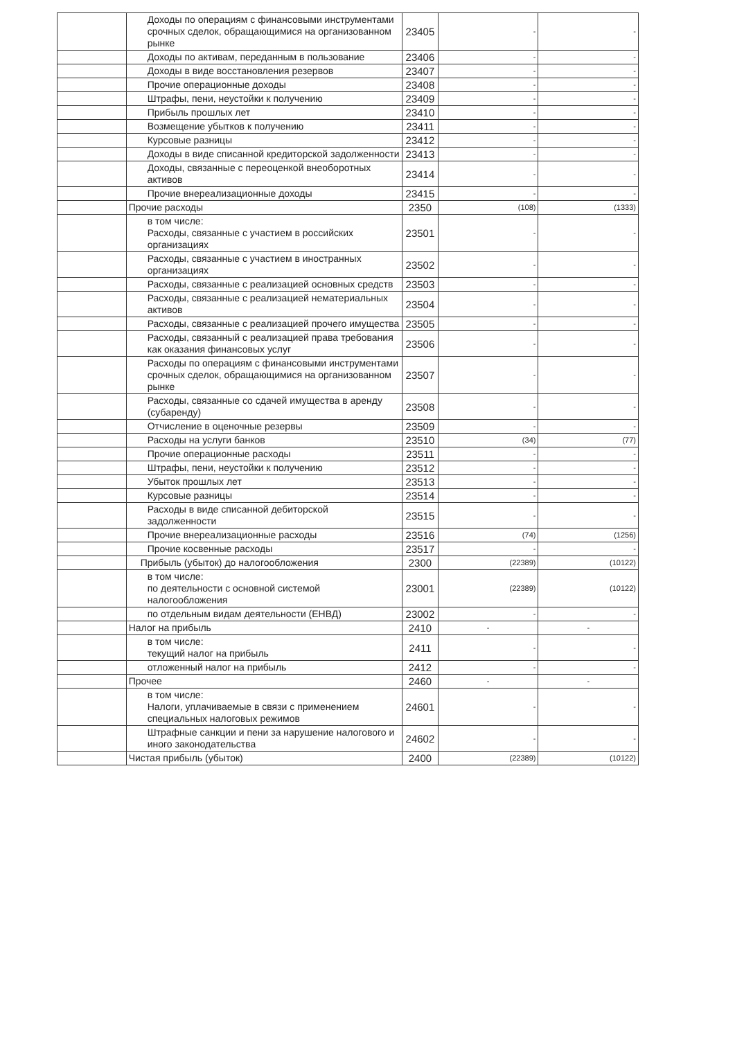| | Доходы по операциям с финансовыми инструментами срочных сделок, обращающимися на организованном рынке | 23405 | - | - |
| | Доходы по активам, переданным в пользование | 23406 | - | - |
| | Доходы в виде восстановления резервов | 23407 | - | - |
| | Прочие операционные доходы | 23408 | - | - |
| | Штрафы, пени, неустойки к получению | 23409 | - | - |
| | Прибыль прошлых лет | 23410 | - | - |
| | Возмещение убытков к получению | 23411 | - | - |
| | Курсовые разницы | 23412 | - | - |
| | Доходы в виде списанной кредиторской задолженности | 23413 | - | - |
| | Доходы, связанные с переоценкой внеоборотных активов | 23414 | - | - |
| | Прочие внереализационные доходы | 23415 | - | - |
| | Прочие расходы | 2350 | (108) | (1333) |
| | в том числе: Расходы, связанные с участием в российских организациях | 23501 | - | - |
| | Расходы, связанные с участием в иностранных организациях | 23502 | - | - |
| | Расходы, связанные с реализацией основных средств | 23503 | - | - |
| | Расходы, связанные с реализацией нематериальных активов | 23504 | - | - |
| | Расходы, связанные с реализацией прочего имущества | 23505 | - | - |
| | Расходы, связанный с реализацией права требования как оказания финансовых услуг | 23506 | - | - |
| | Расходы по операциям с финансовыми инструментами срочных сделок, обращающимися на организованном рынке | 23507 | - | - |
| | Расходы, связанные со сдачей имущества в аренду (субаренду) | 23508 | - | - |
| | Отчисление в оценочные резервы | 23509 | - | - |
| | Расходы на услуги банков | 23510 | (34) | (77) |
| | Прочие операционные расходы | 23511 | - | - |
| | Штрафы, пени, неустойки к получению | 23512 | - | - |
| | Убыток прошлых лет | 23513 | - | - |
| | Курсовые разницы | 23514 | - | - |
| | Расходы в виде списанной дебиторской задолженности | 23515 | - | - |
| | Прочие внереализационные расходы | 23516 | (74) | (1256) |
| | Прочие косвенные расходы | 23517 | - | - |
| | Прибыль (убыток) до налогообложения | 2300 | (22389) | (10122) |
| | в том числе: по деятельности с основной системой налогообложения | 23001 | (22389) | (10122) |
| | по отдельным видам деятельности (ЕНВД) | 23002 | - | - |
| | Налог на прибыль | 2410 | - | - |
| | в том числе: текущий налог на прибыль | 2411 | - | - |
| | отложенный налог на прибыль | 2412 | - | - |
| | Прочее | 2460 | - | - |
| | в том числе: Налоги, уплачиваемые в связи с применением специальных налоговых режимов | 24601 | - | - |
| | Штрафные санкции и пени за нарушение налогового и иного законодательства | 24602 | - | - |
| | Чистая прибыль (убыток) | 2400 | (22389) | (10122) |